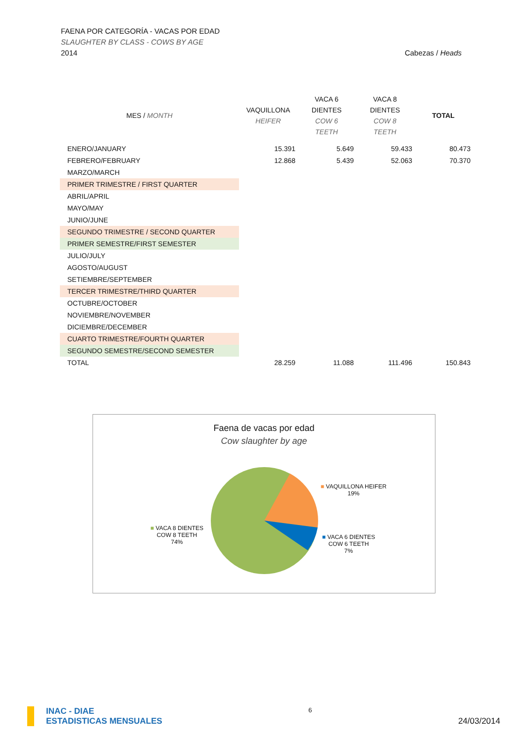FAENA POR CATEGORÍA - VACAS POR EDAD
SLAUGHTER BY CLASS - COWS BY AGE
2014 Cabezas / Heads
| MES / MONTH | VAQUILLONA HEIFER | VACA 6 DIENTES COW 6 TEETH | VACA 8 DIENTES COW 8 TEETH | TOTAL |
| --- | --- | --- | --- | --- |
| ENERO/JANUARY | 15.391 | 5.649 | 59.433 | 80.473 |
| FEBRERO/FEBRUARY | 12.868 | 5.439 | 52.063 | 70.370 |
| MARZO/MARCH | | | | |
| PRIMER TRIMESTRE / FIRST QUARTER | | | | |
| ABRIL/APRIL | | | | |
| MAYO/MAY | | | | |
| JUNIO/JUNE | | | | |
| SEGUNDO TRIMESTRE / SECOND QUARTER | | | | |
| PRIMER SEMESTRE/FIRST SEMESTER | | | | |
| JULIO/JULY | | | | |
| AGOSTO/AUGUST | | | | |
| SETIEMBRE/SEPTEMBER | | | | |
| TERCER TRIMESTRE/THIRD QUARTER | | | | |
| OCTUBRE/OCTOBER | | | | |
| NOVIEMBRE/NOVEMBER | | | | |
| DICIEMBRE/DECEMBER | | | | |
| CUARTO TRIMESTRE/FOURTH QUARTER | | | | |
| SEGUNDO SEMESTRE/SECOND SEMESTER | | | | |
| TOTAL | 28.259 | 11.088 | 111.496 | 150.843 |
Faena de vacas por edad
Cow slaughter by age
■ VAQUILLONA HEIFER
19%
■ VACA 6 DIENTES
COW 6 TEETH
7%
■ VACA 8 DIENTES
COW 8 TEETH
74%
INAC - DIAE
ESTADISTICAS MENSUALES
6
24/03/2014